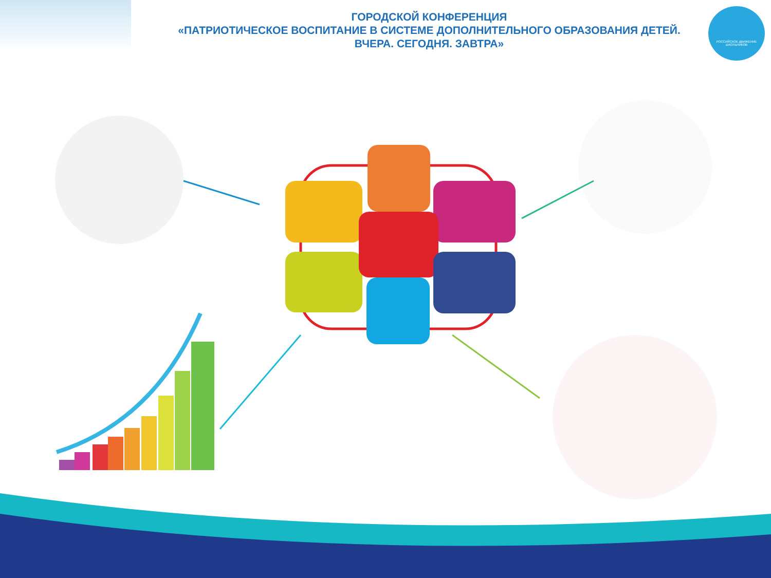ГОРОДСКОЙ КОНФЕРЕНЦИЯ
«ПАТРИОТИЧЕСКОЕ ВОСПИТАНИЕ В СИСТЕМЕ ДОПОЛНИТЕЛЬНОГО ОБРАЗОВАНИЯ ДЕТЕЙ.
ВЧЕРА. СЕГОДНЯ. ЗАВТРА»
РОССИЙСКОЕ ДВИЖЕНИЕ ШКОЛЬНИКОВ